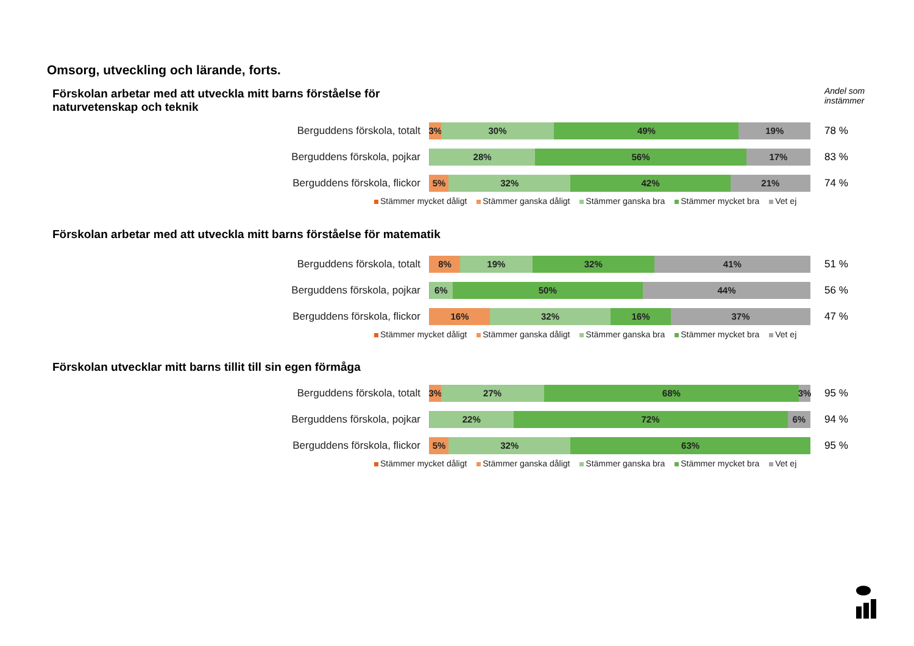Omsorg, utveckling och lärande, forts.
Andel som
instämmer
Förskolan arbetar med att utveckla mitt barns förståelse för naturvetenskap och teknik
Berguddens förskola, totalt
3% 30% 49% 19%
78 %
Berguddens förskola, pojkar
28% 56% 17%
83 %
Berguddens förskola, flickor
5% 32% 42% 21%
74 %
Stämmer mycket dåligt Stämmer ganska dåligt Stämmer ganska bra Stämmer mycket bra Vet ej
Förskolan arbetar med att utveckla mitt barns förståelse för matematik
Berguddens förskola, totalt
8% 19% 32% 41%
51 %
Berguddens förskola, pojkar
6% 50% 44%
56 %
Berguddens förskola, flickor
16% 32% 16% 37%
47 %
Stämmer mycket dåligt Stämmer ganska dåligt Stämmer ganska bra Stämmer mycket bra Vet ej
Förskolan utvecklar mitt barns tillit till sin egen förmåga
Berguddens förskola, totalt
3% 27% 68% 3%
95 %
Berguddens förskola, pojkar
22% 72% 6%
94 %
Berguddens förskola, flickor
5% 32% 63%
95 %
Stämmer mycket dåligt Stämmer ganska dåligt Stämmer ganska bra Stämmer mycket bra Vet ej